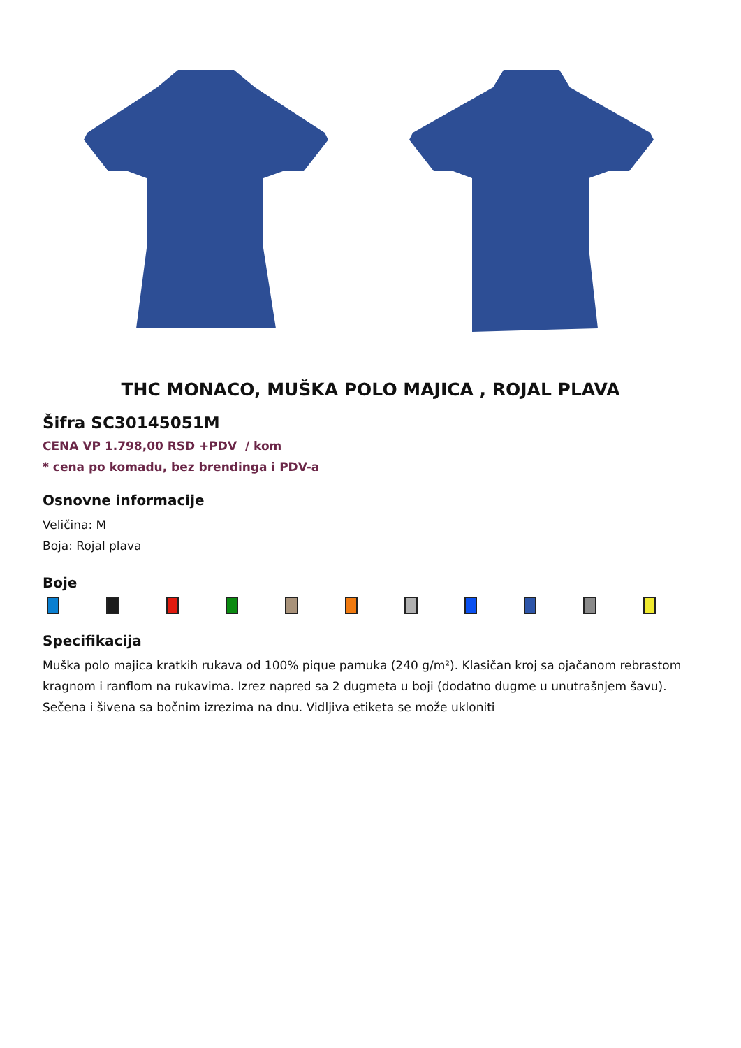THC MONACO, MUŠKA POLO MAJICA , ROJAL PLAVA
Šifra SC30145051M
CENA VP 1.798,00 RSD +PDV / kom
* cena po komadu, bez brendinga i PDV-a
Osnovne informacije
Veličina: M
Boja: Rojal plava
Boje
Specifikacija
Muška polo majica kratkih rukava od 100% pique pamuka (240 g/m²). Klasičan kroj sa ojačanom rebrastom kragnom i ranflom na rukavima. Izrez napred sa 2 dugmeta u boji (dodatno dugme u unutrašnjem šavu). Sečena i šivena sa bočnim izrezima na dnu. Vidljiva etiketa se može ukloniti